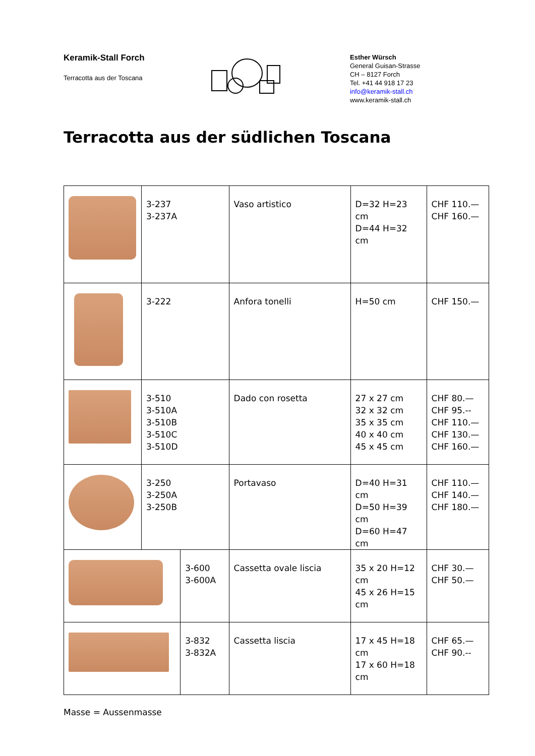Keramik-Stall Forch
Terracotta aus der Toscana
Esther Würsch
General Guisan-Strasse
CH – 8127 Forch
Tel. +41 44 918 17 23
info@keramik-stall.ch
www.keramik-stall.ch
Terracotta aus der südlichen Toscana
| | 3-237 3-237A | | Vaso artistico | D=32 H=23 cm D=44 H=32 cm | CHF 110.— CHF 160.— |
| | 3-222 | | Anfora tonelli | H=50 cm | CHF 150.— |
| | 3-510 3-510A 3-510B 3-510C 3-510D | | Dado con rosetta | 27 x 27 cm 32 x 32 cm 35 x 35 cm 40 x 40 cm 45 x 45 cm | CHF 80.— CHF 95.-- CHF 110.— CHF 130.— CHF 160.— |
| | 3-250 3-250A 3-250B | | Portavaso | D=40 H=31 cm D=50 H=39 cm D=60 H=47 cm | CHF 110.— CHF 140.— CHF 180.— |
| | | 3-600 3-600A | Cassetta ovale liscia | 35 x 20 H=12 cm 45 x 26 H=15 cm | CHF 30.— CHF 50.— |
| | | 3-832 3-832A | Cassetta liscia | 17 x 45 H=18 cm 17 x 60 H=18 cm | CHF 65.— CHF 90.-- |
Masse = Aussenmasse